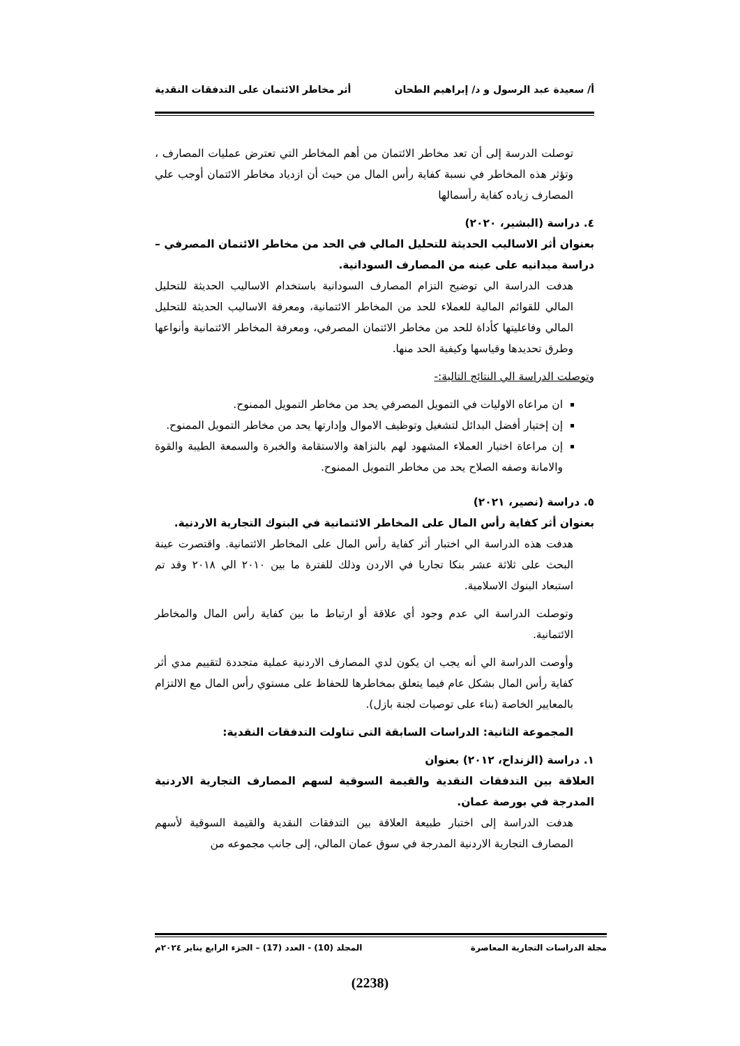أ/ سعيدة عبد الرسول و د/ إبراهيم الطحان أثر مخاطر الائتمان على التدفقات النقدية
توصلت الدرسة إلى أن تعد مخاطر الائتمان من أهم المخاطر التي تعترض عمليات المصارف ، وتؤثر هذه المخاطر في نسبة كفاية رأس المال من حيث أن ازدياد مخاطر الائتمان أوجب علي المصارف زياده كفاية رأسمالها
٤. دراسة (البشير، ٢٠٢٠)
بعنوان أثر الاساليب الحديثة للتحليل المالي في الحد من مخاطر الائتمان المصرفي – دراسة ميدانيه على عينه من المصارف السودانية.
هدفت الدراسة الي توضيح التزام المصارف السودانية باستخدام الاساليب الحديثة للتحليل المالي للقوائم المالية للعملاء للحد من المخاطر الائتمانية، ومعرفة الاساليب الحديثة للتحليل المالي وفاعليتها كأداة للحد من مخاطر الائتمان المصرفي، ومعرفة المخاطر الائتمانية وأنواعها وطرق تحديدها وقياسها وكيفية الحد منها.
وتوصلت الدراسة الي النتائج التالية:-
ان مراعاه الاوليات في التمويل المصرفي يحد من مخاطر التمويل الممنوح.
إن إختيار أفضل البدائل لتشغيل وتوظيف الاموال وإدارتها يحد من مخاطر التمويل الممنوح.
إن مراعاة اختيار العملاء المشهود لهم بالنزاهة والاستقامة والخبرة والسمعة الطيبة والقوة والامانة وصفه الصلاح يحد من مخاطر التمويل الممنوح.
٥. دراسة (نصير، ٢٠٢١)
بعنوان أثر كفاية رأس المال على المخاطر الائتمانية في البنوك التجارية الاردنية.
هدفت هذه الدراسة الي اختبار أثر كفاية رأس المال على المخاطر الائتمانية. واقتصرت عينة البحث على ثلاثة عشر بنكا تجاريا في الاردن وذلك للفترة ما بين ٢٠١٠ الي ٢٠١٨ وقد تم استبعاد البنوك الاسلامية.
وتوصلت الدراسة الي عدم وجود أي علاقة أو ارتباط ما بين كفاية رأس المال والمخاطر الائتمانية.
وأوصت الدراسة الي أنه يجب ان يكون لدي المصارف الاردنية عملية متجددة لتقييم مدي أثر كفاية رأس المال بشكل عام فيما يتعلق بمخاطرها للحفاظ على مستوي رأس المال مع الالتزام بالمعايير الخاصة (بناء على توصيات لجنة بازل).
المجموعة الثانية: الدراسات السابقة التى تناولت التدفقات النقدية:
١. دراسة (الزنداح، ٢٠١٢) بعنوان
العلاقة بين التدفقات النقدية والقيمة السوقية لسهم المصارف التجارية الاردنية المدرجة في بورصة عمان.
هدفت الدراسة إلى اختبار طبيعة العلاقة بين التدفقات النقدية والقيمة السوقية لأسهم المصارف التجارية الاردنية المدرجة في سوق عمان المالي، إلى جانب مجموعه من
مجلة الدراسات التجارية المعاصرة المجلد (10) - العدد (17) – الجزء الرابع يناير ٢٠٢٤م
(2238)